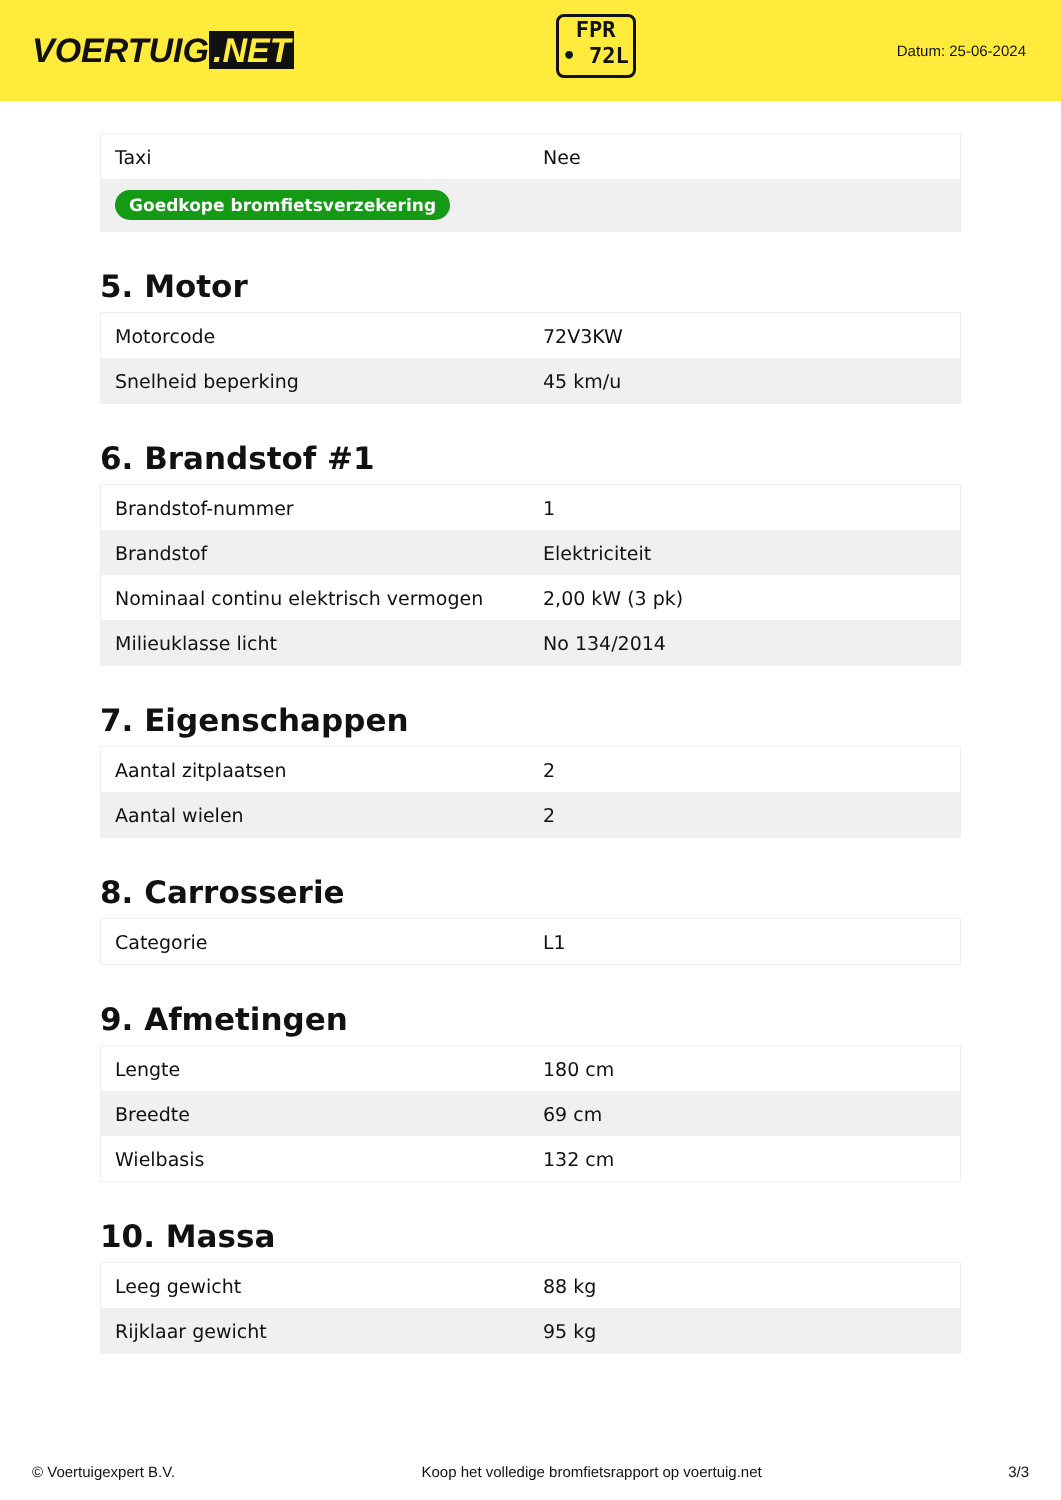VOERTUIG.NET
FPR
• 72L
Datum: 25-06-2024
| Taxi | Nee |
| Goedkope bromfietsverzekering | |
5. Motor
| Motorcode | 72V3KW |
| Snelheid beperking | 45 km/u |
6. Brandstof #1
| Brandstof-nummer | 1 |
| Brandstof | Elektriciteit |
| Nominaal continu elektrisch vermogen | 2,00 kW (3 pk) |
| Milieuklasse licht | No 134/2014 |
7. Eigenschappen
| Aantal zitplaatsen | 2 |
| Aantal wielen | 2 |
8. Carrosserie
| Categorie | L1 |
9. Afmetingen
| Lengte | 180 cm |
| Breedte | 69 cm |
| Wielbasis | 132 cm |
10. Massa
| Leeg gewicht | 88 kg |
| Rijklaar gewicht | 95 kg |
© Voertuigexpert B.V. Koop het volledige bromfietsrapport op voertuig.net 3/3